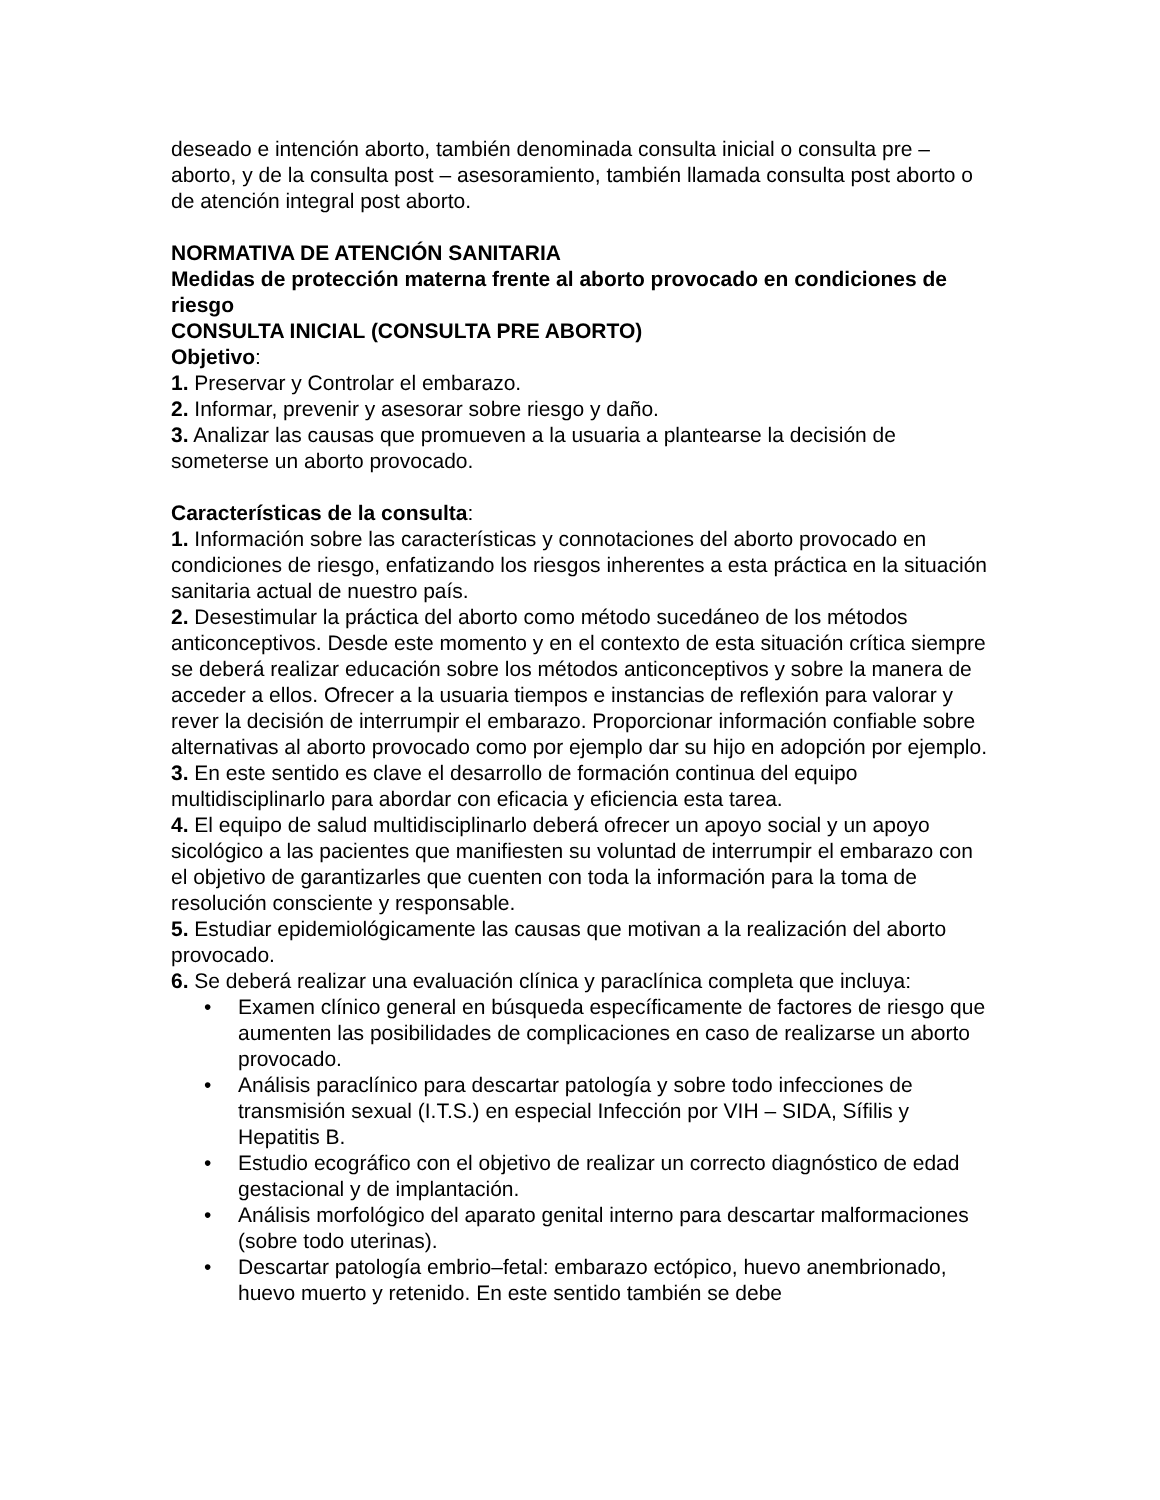deseado e intención aborto, también denominada consulta inicial o consulta pre – aborto, y de la consulta post – asesoramiento, también llamada consulta post aborto o de atención integral post aborto.
NORMATIVA DE ATENCIÓN SANITARIA
Medidas de protección materna frente al aborto provocado en condiciones de riesgo
CONSULTA INICIAL (CONSULTA PRE ABORTO)
Objetivo:
1. Preservar y Controlar el embarazo.
2. Informar, prevenir y asesorar sobre riesgo y daño.
3. Analizar las causas que promueven a la usuaria a plantearse la decisión de someterse un aborto provocado.
Características de la consulta:
1. Información sobre las características y connotaciones del aborto provocado en condiciones de riesgo, enfatizando los riesgos inherentes a esta práctica en la situación sanitaria actual de nuestro país.
2. Desestimular la práctica del aborto como método sucedáneo de los métodos anticonceptivos. Desde este momento y en el contexto de esta situación crítica siempre se deberá realizar educación sobre los métodos anticonceptivos y sobre la manera de acceder a ellos. Ofrecer a la usuaria tiempos e instancias de reflexión para valorar y rever la decisión de interrumpir el embarazo. Proporcionar información confiable sobre alternativas al aborto provocado como por ejemplo dar su hijo en adopción por ejemplo.
3. En este sentido es clave el desarrollo de formación continua del equipo multidisciplinarlo para abordar con eficacia y eficiencia esta tarea.
4. El equipo de salud multidisciplinarlo deberá ofrecer un apoyo social y un apoyo sicológico a las pacientes que manifiesten su voluntad de interrumpir el embarazo con el objetivo de garantizarles que cuenten con toda la información para la toma de resolución consciente y responsable.
5. Estudiar epidemiológicamente las causas que motivan a la realización del aborto provocado.
6. Se deberá realizar una evaluación clínica y paraclínica completa que incluya:
• Examen clínico general en búsqueda específicamente de factores de riesgo que aumenten las posibilidades de complicaciones en caso de realizarse un aborto provocado.
• Análisis paraclínico para descartar patología y sobre todo infecciones de transmisión sexual (I.T.S.) en especial Infección por VIH – SIDA, Sífilis y Hepatitis B.
• Estudio ecográfico con el objetivo de realizar un correcto diagnóstico de edad gestacional y de implantación.
• Análisis morfológico del aparato genital interno para descartar malformaciones (sobre todo uterinas).
• Descartar patología embrio–fetal: embarazo ectópico, huevo anembrionado, huevo muerto y retenido. En este sentido también se debe